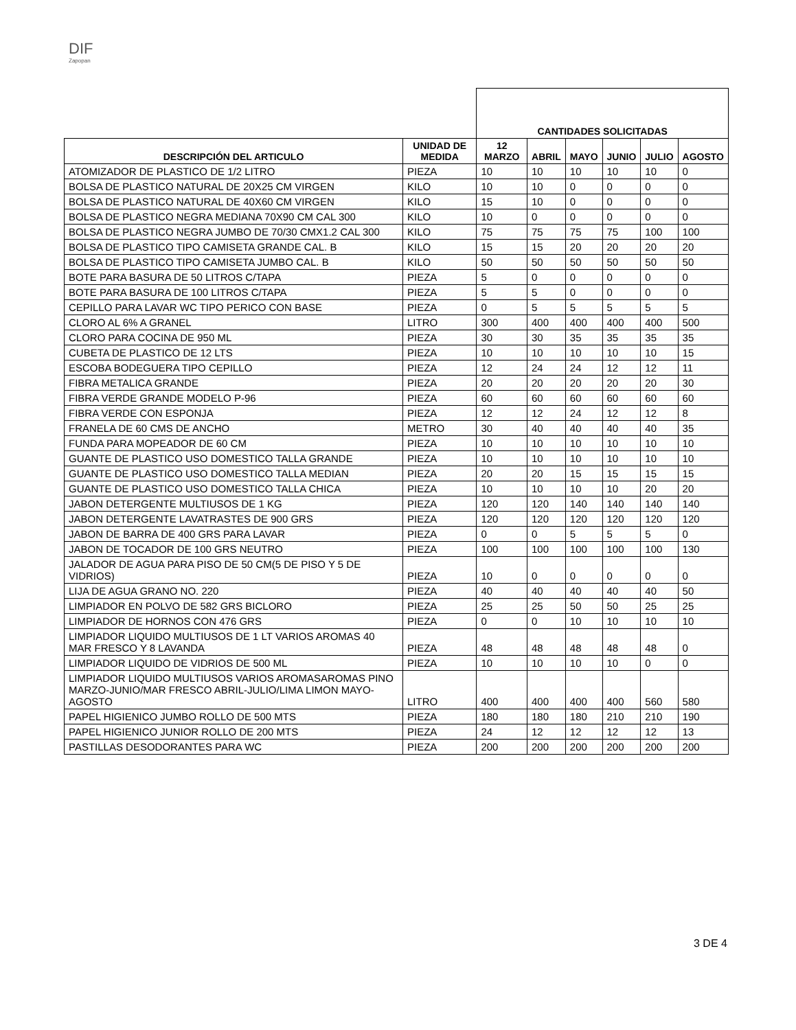DIF
Zapopan
| | | CANTIDADES SOLICITADAS | | | | | |
| DESCRIPCIÓN DEL ARTICULO | UNIDAD DE MEDIDA | 12 MARZO | ABRIL | MAYO | JUNIO | JULIO | AGOSTO |
| ATOMIZADOR DE PLASTICO DE 1/2 LITRO | PIEZA | 10 | 10 | 10 | 10 | 10 | 0 |
| BOLSA DE PLASTICO NATURAL DE 20X25 CM VIRGEN | KILO | 10 | 10 | 0 | 0 | 0 | 0 |
| BOLSA DE PLASTICO NATURAL DE 40X60 CM VIRGEN | KILO | 15 | 10 | 0 | 0 | 0 | 0 |
| BOLSA DE PLASTICO NEGRA MEDIANA 70X90 CM CAL 300 | KILO | 10 | 0 | 0 | 0 | 0 | 0 |
| BOLSA DE PLASTICO NEGRA JUMBO DE 70/30 CMX1.2 CAL 300 | KILO | 75 | 75 | 75 | 75 | 100 | 100 |
| BOLSA DE PLASTICO TIPO CAMISETA GRANDE CAL. B | KILO | 15 | 15 | 20 | 20 | 20 | 20 |
| BOLSA DE PLASTICO TIPO CAMISETA JUMBO CAL. B | KILO | 50 | 50 | 50 | 50 | 50 | 50 |
| BOTE PARA BASURA DE 50 LITROS C/TAPA | PIEZA | 5 | 0 | 0 | 0 | 0 | 0 |
| BOTE PARA BASURA DE 100 LITROS C/TAPA | PIEZA | 5 | 5 | 0 | 0 | 0 | 0 |
| CEPILLO PARA LAVAR WC TIPO PERICO CON BASE | PIEZA | 0 | 5 | 5 | 5 | 5 | 5 |
| CLORO AL 6% A GRANEL | LITRO | 300 | 400 | 400 | 400 | 400 | 500 |
| CLORO PARA COCINA DE 950 ML | PIEZA | 30 | 30 | 35 | 35 | 35 | 35 |
| CUBETA DE PLASTICO DE 12 LTS | PIEZA | 10 | 10 | 10 | 10 | 10 | 15 |
| ESCOBA BODEGUERA TIPO CEPILLO | PIEZA | 12 | 24 | 24 | 12 | 12 | 11 |
| FIBRA METALICA GRANDE | PIEZA | 20 | 20 | 20 | 20 | 20 | 30 |
| FIBRA VERDE GRANDE MODELO P-96 | PIEZA | 60 | 60 | 60 | 60 | 60 | 60 |
| FIBRA VERDE CON ESPONJA | PIEZA | 12 | 12 | 24 | 12 | 12 | 8 |
| FRANELA DE 60 CMS DE ANCHO | METRO | 30 | 40 | 40 | 40 | 40 | 35 |
| FUNDA PARA MOPEADOR DE 60 CM | PIEZA | 10 | 10 | 10 | 10 | 10 | 10 |
| GUANTE DE PLASTICO USO DOMESTICO TALLA GRANDE | PIEZA | 10 | 10 | 10 | 10 | 10 | 10 |
| GUANTE DE PLASTICO USO DOMESTICO TALLA MEDIAN | PIEZA | 20 | 20 | 15 | 15 | 15 | 15 |
| GUANTE DE PLASTICO USO DOMESTICO TALLA CHICA | PIEZA | 10 | 10 | 10 | 10 | 20 | 20 |
| JABON DETERGENTE MULTIUSOS DE 1 KG | PIEZA | 120 | 120 | 140 | 140 | 140 | 140 |
| JABON DETERGENTE LAVATRASTES DE 900 GRS | PIEZA | 120 | 120 | 120 | 120 | 120 | 120 |
| JABON DE BARRA DE 400 GRS PARA LAVAR | PIEZA | 0 | 0 | 5 | 5 | 5 | 0 |
| JABON DE TOCADOR DE 100 GRS NEUTRO | PIEZA | 100 | 100 | 100 | 100 | 100 | 130 |
| JALADOR DE AGUA PARA PISO DE 50 CM(5 DE PISO Y 5 DE VIDRIOS) | PIEZA | 10 | 0 | 0 | 0 | 0 | 0 |
| LIJA DE AGUA GRANO NO. 220 | PIEZA | 40 | 40 | 40 | 40 | 40 | 50 |
| LIMPIADOR EN POLVO DE 582 GRS BICLORO | PIEZA | 25 | 25 | 50 | 50 | 25 | 25 |
| LIMPIADOR DE HORNOS CON 476 GRS | PIEZA | 0 | 0 | 10 | 10 | 10 | 10 |
| LIMPIADOR LIQUIDO MULTIUSOS DE 1 LT VARIOS AROMAS 40 MAR FRESCO Y 8 LAVANDA | PIEZA | 48 | 48 | 48 | 48 | 48 | 0 |
| LIMPIADOR LIQUIDO DE VIDRIOS DE 500 ML | PIEZA | 10 | 10 | 10 | 10 | 0 | 0 |
| LIMPIADOR LIQUIDO MULTIUSOS VARIOS AROMASAROMAS PINO MARZO-JUNIO/MAR FRESCO ABRIL-JULIO/LIMA LIMON MAYO-AGOSTO | LITRO | 400 | 400 | 400 | 400 | 560 | 580 |
| PAPEL HIGIENICO JUMBO ROLLO DE 500 MTS | PIEZA | 180 | 180 | 180 | 210 | 210 | 190 |
| PAPEL HIGIENICO JUNIOR ROLLO DE 200 MTS | PIEZA | 24 | 12 | 12 | 12 | 12 | 13 |
| PASTILLAS DESODORANTES PARA WC | PIEZA | 200 | 200 | 200 | 200 | 200 | 200 |
3 DE 4